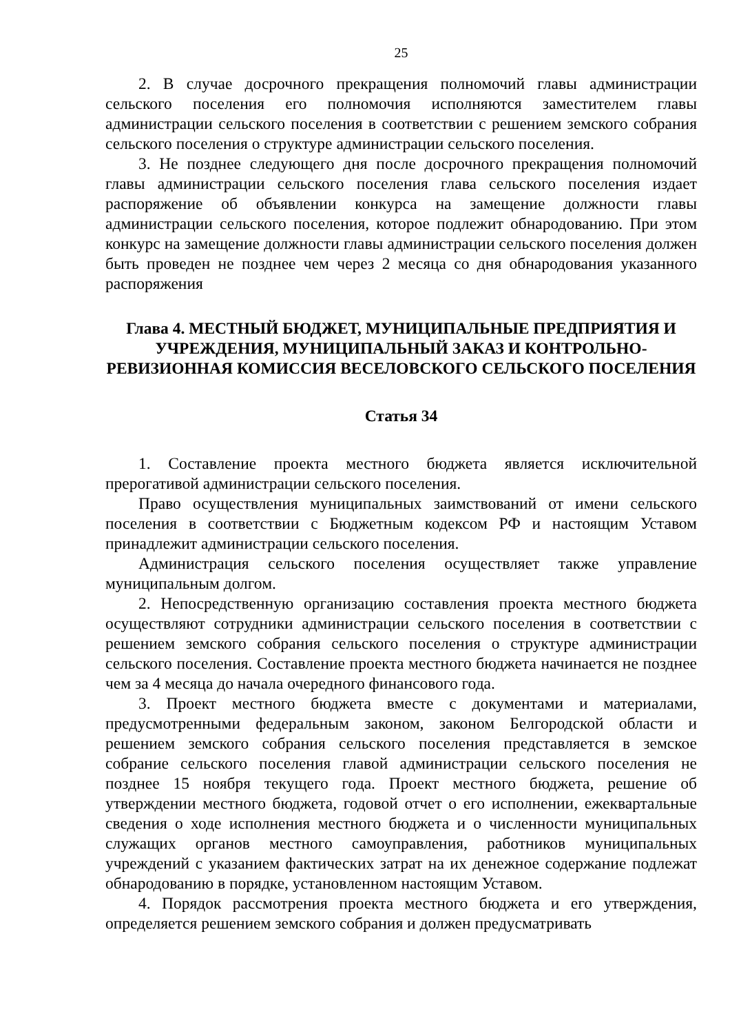25
2. В случае досрочного прекращения полномочий главы администрации сельского поселения его полномочия исполняются заместителем главы администрации сельского поселения в соответствии с решением земского собрания сельского поселения о структуре администрации сельского поселения.
3. Не позднее следующего дня после досрочного прекращения полномочий главы администрации сельского поселения глава сельского поселения издает распоряжение об объявлении конкурса на замещение должности главы администрации сельского поселения, которое подлежит обнародованию. При этом конкурс на замещение должности главы администрации сельского поселения должен быть проведен не позднее чем через 2 месяца со дня обнародования указанного распоряжения
Глава 4. МЕСТНЫЙ БЮДЖЕТ, МУНИЦИПАЛЬНЫЕ ПРЕДПРИЯТИЯ И УЧРЕЖДЕНИЯ, МУНИЦИПАЛЬНЫЙ ЗАКАЗ И КОНТРОЛЬНО-РЕВИЗИОННАЯ КОМИССИЯ ВЕСЕЛОВСКОГО СЕЛЬСКОГО ПОСЕЛЕНИЯ
Статья 34
1. Составление проекта местного бюджета является исключительной прерогативой администрации сельского поселения.
Право осуществления муниципальных заимствований от имени сельского поселения в соответствии с Бюджетным кодексом РФ и настоящим Уставом принадлежит администрации сельского поселения.
Администрация сельского поселения осуществляет также управление муниципальным долгом.
2. Непосредственную организацию составления проекта местного бюджета осуществляют сотрудники администрации сельского поселения в соответствии с решением земского собрания сельского поселения о структуре администрации сельского поселения. Составление проекта местного бюджета начинается не позднее чем за 4 месяца до начала очередного финансового года.
3. Проект местного бюджета вместе с документами и материалами, предусмотренными федеральным законом, законом Белгородской области и решением земского собрания сельского поселения представляется в земское собрание сельского поселения главой администрации сельского поселения не позднее 15 ноября текущего года. Проект местного бюджета, решение об утверждении местного бюджета, годовой отчет о его исполнении, ежеквартальные сведения о ходе исполнения местного бюджета и о численности муниципальных служащих органов местного самоуправления, работников муниципальных учреждений с указанием фактических затрат на их денежное содержание подлежат обнародованию в порядке, установленном настоящим Уставом.
4. Порядок рассмотрения проекта местного бюджета и его утверждения, определяется решением земского собрания и должен предусматривать